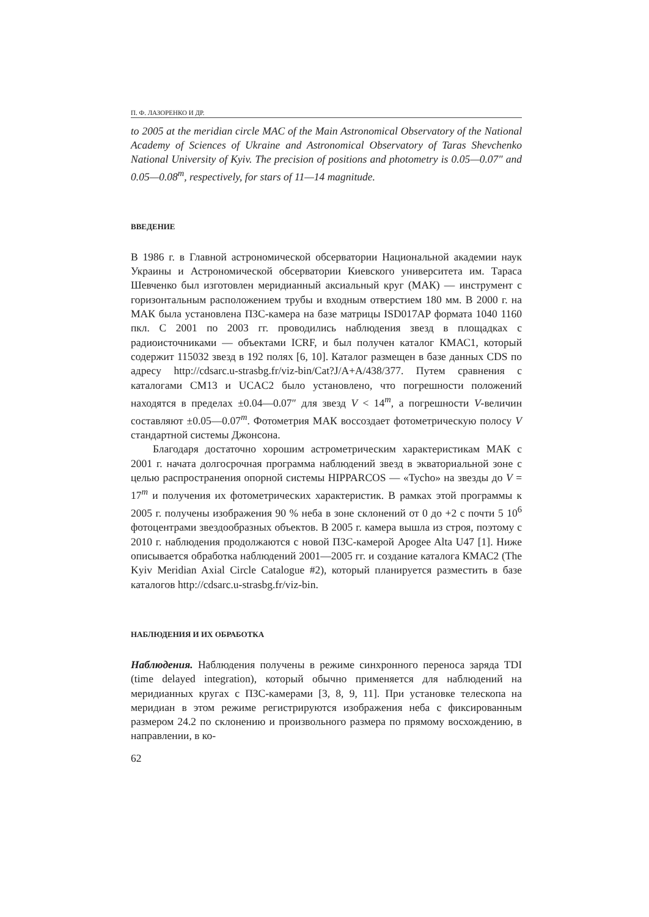П. Ф. ЛАЗОРЕНКО И ДР.
to 2005 at the meridian circle MAC of the Main Astronomical Observatory of the National Academy of Sciences of Ukraine and Astronomical Observatory of Taras Shevchenko National University of Kyiv. The precision of positions and photometry is 0.05—0.07″ and 0.05—0.08<sup>m</sup>, respectively, for stars of 11—14 magnitude.
ВВЕДЕНИЕ
В 1986 г. в Главной астрономической обсерватории Национальной академии наук Украины и Астрономической обсерватории Киевского университета им. Тараса Шевченко был изготовлен меридианный аксиальный круг (МАК) — инструмент с горизонтальным расположением трубы и входным отверстием 180 мм. В 2000 г. на МАК была установлена ПЗС-камера на базе матрицы ISD017AP формата 1040 1160 пкл. С 2001 по 2003 гг. проводились наблюдения звезд в площадках с радиоисточниками — объектами ICRF, и был получен каталог КМАС1, который содержит 115032 звезд в 192 полях [6, 10]. Каталог размещен в базе данных CDS по адресу http://cdsarc.u-strasbg.fr/viz-bin/Cat?J/A+A/438/377. Путем сравнения с каталогами СМ13 и UCAC2 было установлено, что погрешности положений находятся в пределах ±0.04—0.07″ для звезд V < 14<sup>m</sup>, а погрешности V-величин составляют ±0.05—0.07<sup>m</sup>. Фотометрия МАК воссоздает фотометрическую полосу V стандартной системы Джонсона.
Благодаря достаточно хорошим астрометрическим характеристикам МАК с 2001 г. начата долгосрочная программа наблюдений звезд в экваториальной зоне с целью распространения опорной системы HIPPARCOS — «Tycho» на звезды до V = 17<sup>m</sup> и получения их фотометрических характеристик. В рамках этой программы к 2005 г. получены изображения 90 % неба в зоне склонений от 0 до +2 с почти 5 10<sup>6</sup> фотоцентрами звездообразных объектов. В 2005 г. камера вышла из строя, поэтому с 2010 г. наблюдения продолжаются с новой ПЗС-камерой Apogee Alta U47 [1]. Ниже описывается обработка наблюдений 2001—2005 гг. и создание каталога КМАС2 (The Kyiv Meridian Axial Circle Catalogue #2), который планируется разместить в базе каталогов http://cdsarc.u-strasbg.fr/viz-bin.
НАБЛЮДЕНИЯ И ИХ ОБРАБОТКА
Наблюдения. Наблюдения получены в режиме синхронного переноса заряда TDI (time delayed integration), который обычно применяется для наблюдений на меридианных кругах с ПЗС-камерами [3, 8, 9, 11]. При установке телескопа на меридиан в этом режиме регистрируются изображения неба с фиксированным размером 24.2 по склонению и произвольного размера по прямому восхождению, в направлении, в ко-
62